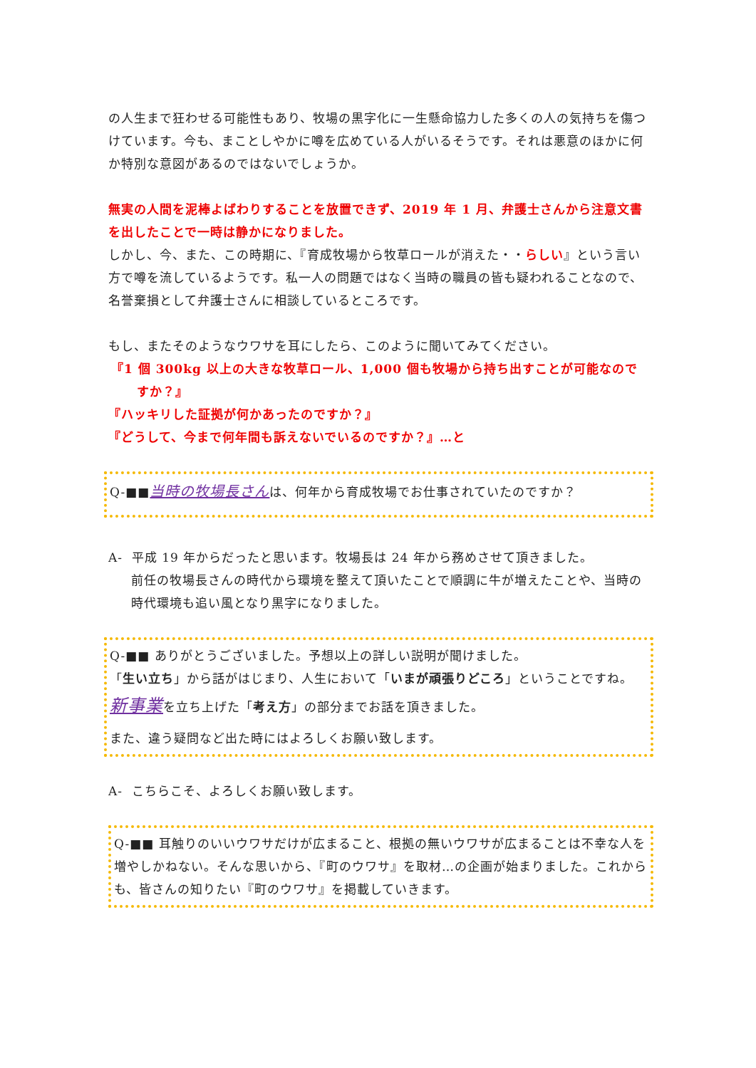の人生まで狂わせる可能性もあり、牧場の黒字化に一生懸命協力した多くの人の気持ちを傷つけています。今も、まことしやかに噂を広めている人がいるそうです。それは悪意のほかに何か特別な意図があるのではないでしょうか。
無実の人間を泥棒よばわりすることを放置できず、2019 年 1 月、弁護士さんから注意文書を出したことで一時は静かになりました。
しかし、今、また、この時期に、『育成牧場から牧草ロールが消えた・・らしい』という言い方で噂を流しているようです。私一人の問題ではなく当時の職員の皆も疑われることなので、名誉棄損として弁護士さんに相談しているところです。
もし、またそのようなウワサを耳にしたら、このように聞いてみてください。
『1 個 300kg 以上の大きな牧草ロール、1,000 個も牧場から持ち出すことが可能なのですか？』
『ハッキリした証拠が何かあったのですか？』
『どうして、今まで何年間も訴えないでいるのですか？』…と
Q-■■当時の牧場長さんは、何年から育成牧場でお仕事されていたのですか？
A- 平成 19 年からだったと思います。牧場長は 24 年から務めさせて頂きました。
前任の牧場長さんの時代から環境を整えて頂いたことで順調に牛が増えたことや、当時の時代環境も追い風となり黒字になりました。
Q-■■ ありがとうございました。予想以上の詳しい説明が聞けました。
「生い立ち」から話がはじまり、人生において「いまが頑張りどころ」ということですね。
新事業を立ち上げた「考え方」の部分までお話を頂きました。
また、違う疑問など出た時にはよろしくお願い致します。
A- こちらこそ、よろしくお願い致します。
Q-■■ 耳触りのいいウワサだけが広まること、根拠の無いウワサが広まることは不幸な人を増やしかねない。そんな思いから、『町のウワサ』を取材…の企画が始まりました。これからも、皆さんの知りたい『町のウワサ』を掲載していきます。